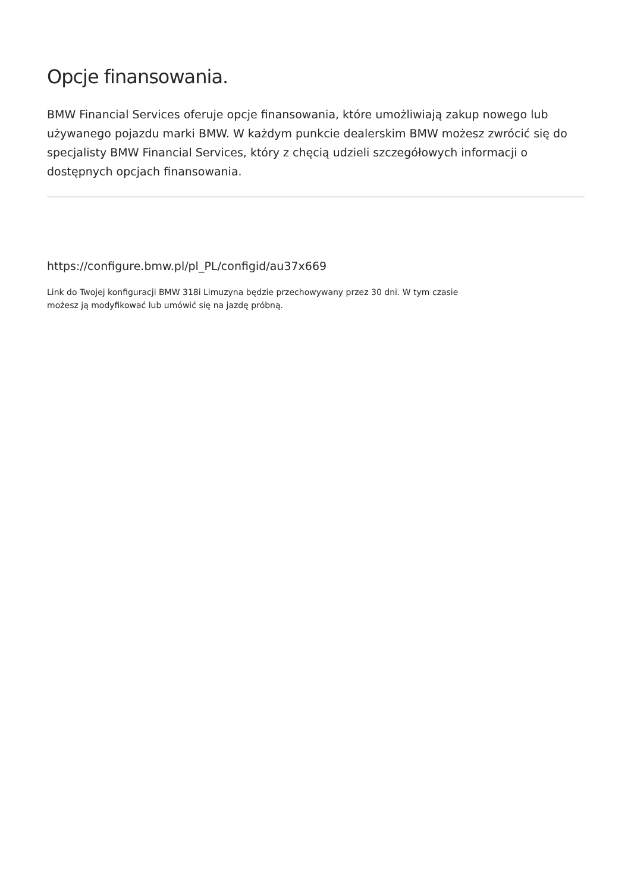Opcje finansowania.
BMW Financial Services oferuje opcje finansowania, które umożliwiają zakup nowego lub używanego pojazdu marki BMW. W każdym punkcie dealerskim BMW możesz zwrócić się do specjalisty BMW Financial Services, który z chęcią udzieli szczegółowych informacji o dostępnych opcjach finansowania.
https://configure.bmw.pl/pl_PL/configid/au37x669
Link do Twojej konfiguracji BMW 318i Limuzyna będzie przechowywany przez 30 dni. W tym czasie możesz ją modyfikować lub umówić się na jazdę próbną.